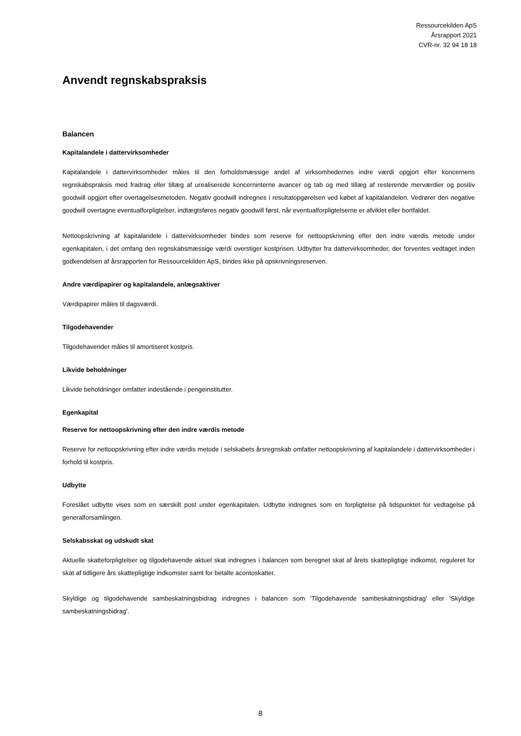Ressourcekilden ApS
Årsrapport 2021
CVR-nr. 32 94 18 18
Anvendt regnskabspraksis
Balancen
Kapitalandele i dattervirksomheder
Kapitalandele i dattervirksomheder måles til den forholdsmæssige andel af virksomhedernes indre værdi opgjort efter koncernens regnskabspraksis med fradrag eller tillæg af urealiserede koncerninterne avancer og tab og med tillæg af resterende merværdier og positiv goodwill opgjort efter overtagelsesmetoden. Negativ goodwill indregnes i resultatopgørelsen ved købet af kapitalandelen. Vedrører den negative goodwill overtagne eventualforpligtelser, indtægtsføres negativ goodwill først, når eventualforpligtelserne er afviklet eller bortfaldet.
Nettoopskrivning af kapitalandele i dattervirksomheder bindes som reserve for nettoopskrivning efter den indre værdis metode under egenkapitalen, i det omfang den regnskabsmæssige værdi overstiger kostprisen. Udbytter fra dattervirksomheder, der forventes vedtaget inden godkendelsen af årsrapporten for Ressourcekilden ApS, bindes ikke på opskrivningsreserven.
Andre værdipapirer og kapitalandele, anlægsaktiver
Værdipapirer måles til dagsværdi.
Tilgodehavender
Tilgodehavender måles til amortiseret kostpris.
Likvide beholdninger
Likvide beholdninger omfatter indestående i pengeinstitutter.
Egenkapital
Reserve for nettoopskrivning efter den indre værdis metode
Reserve for nettoopskrivning efter indre værdis metode i selskabets årsregnskab omfatter nettoopskrivning af kapitalandele i dattervirksomheder i forhold til kostpris.
Udbytte
Foreslået udbytte vises som en særskilt post under egenkapitalen. Udbytte indregnes som en forpligtelse på tidspunktet for vedtagelse på generalforsamlingen.
Selskabsskat og udskudt skat
Aktuelle skatteforpligtelser og tilgodehavende aktuel skat indregnes i balancen som beregnet skat af årets skattepligtige indkomst, reguleret for skat af tidligere års skattepligtige indkomster samt for betalte acontoskatter.
Skyldige og tilgodehavende sambeskatningsbidrag indregnes i balancen som 'Tilgodehavende sambeskatningsbidrag' eller 'Skyldige sambeskatningsbidrag'.
8